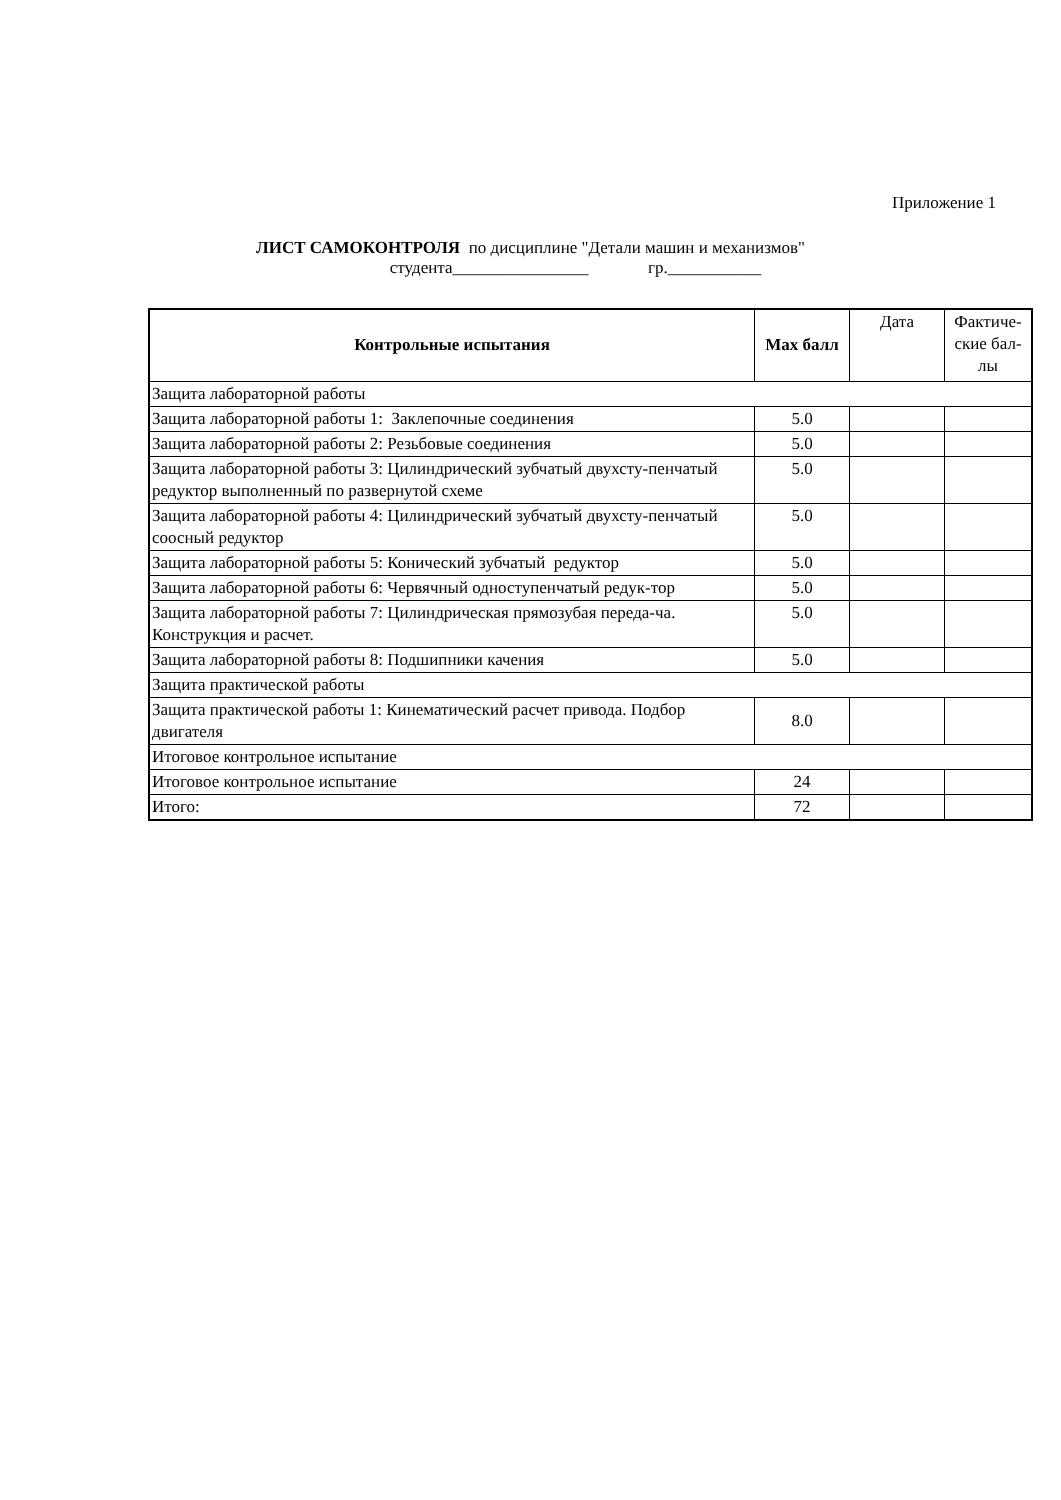Приложение 1
ЛИСТ САМОКОНТРОЛЯ по дисциплине "Детали машин и механизмов"
студента________________ гр.___________
| Контрольные испытания | Max балл | Дата | Фактиче- ские бал- лы |
| Защита лабораторной работы | | | |
| Защита лабораторной работы 1: Заклепочные соединения | 5.0 | | |
| Защита лабораторной работы 2: Резьбовые соединения | 5.0 | | |
| Защита лабораторной работы 3: Цилиндрический зубчатый двухсту-пенчатый редуктор выполненный по развернутой схеме | 5.0 | | |
| Защита лабораторной работы 4: Цилиндрический зубчатый двухсту-пенчатый соосный редуктор | 5.0 | | |
| Защита лабораторной работы 5: Конический зубчатый редуктор | 5.0 | | |
| Защита лабораторной работы 6: Червячный одноступенчатый редук-тор | 5.0 | | |
| Защита лабораторной работы 7: Цилиндрическая прямозубая переда-ча. Конструкция и расчет. | 5.0 | | |
| Защита лабораторной работы 8: Подшипники качения | 5.0 | | |
| Защита практической работы | | | |
| Защита практической работы 1: Кинематический расчет привода. Подбор двигателя | 8.0 | | |
| Итоговое контрольное испытание | | | |
| Итоговое контрольное испытание | 24 | | |
| Итого: | 72 | | |